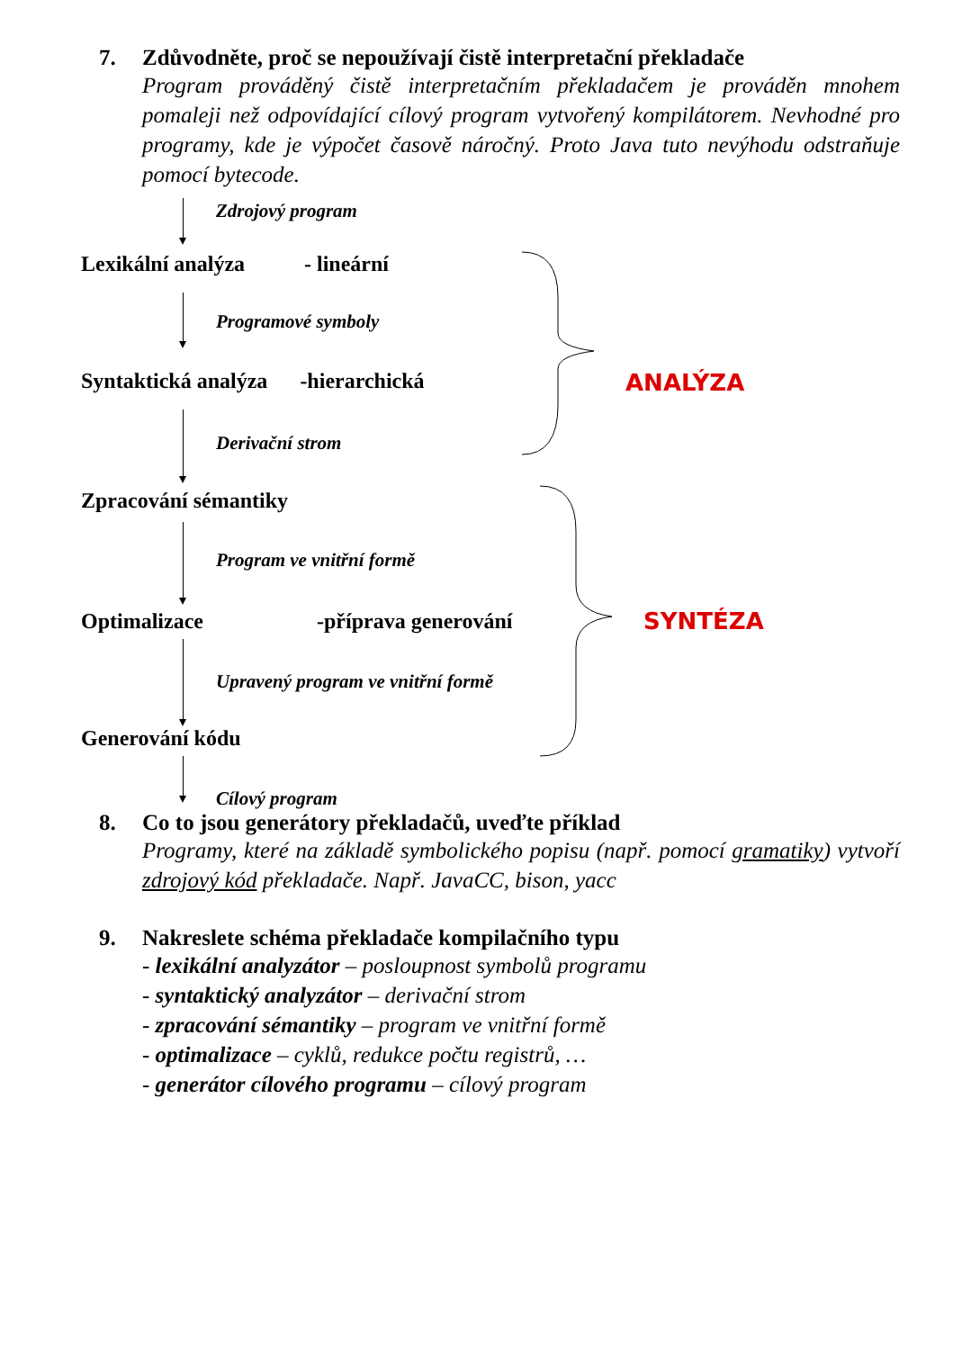7. Zdůvodněte, proč se nepoužívají čistě interpretační překladače
Program prováděný čistě interpretačním překladačem je prováděn mnohem pomaleji než odpovídající cílový program vytvořený kompilátorem. Nevhodné pro programy, kde je výpočet časově náročný. Proto Java tuto nevýhodu odstraňuje pomocí bytecode.
Zdrojový program
Lexikální analýza - lineární
Programové symboly
Syntaktická analýza -hierarchická
Derivační strom
Zpracování sémantiky
Program ve vnitřní formě
Optimalizace -příprava generování
Upravený program ve vnitřní formě
Generování kódu
Cílový program
ANALÝZA
SYNTÉZA
8. Co to jsou generátory překladačů, uveďte příklad
Programy, které na základě symbolického popisu (např. pomocí gramatiky) vytvoří zdrojový kód překladače. Např. JavaCC, bison, yacc
9. Nakreslete schéma překladače kompilačního typu
- lexikální analyzátor – posloupnost symbolů programu
- syntaktický analyzátor – derivační strom
- zpracování sémantiky – program ve vnitřní formě
- optimalizace – cyklů, redukce počtu registrů, …
- generátor cílového programu – cílový program